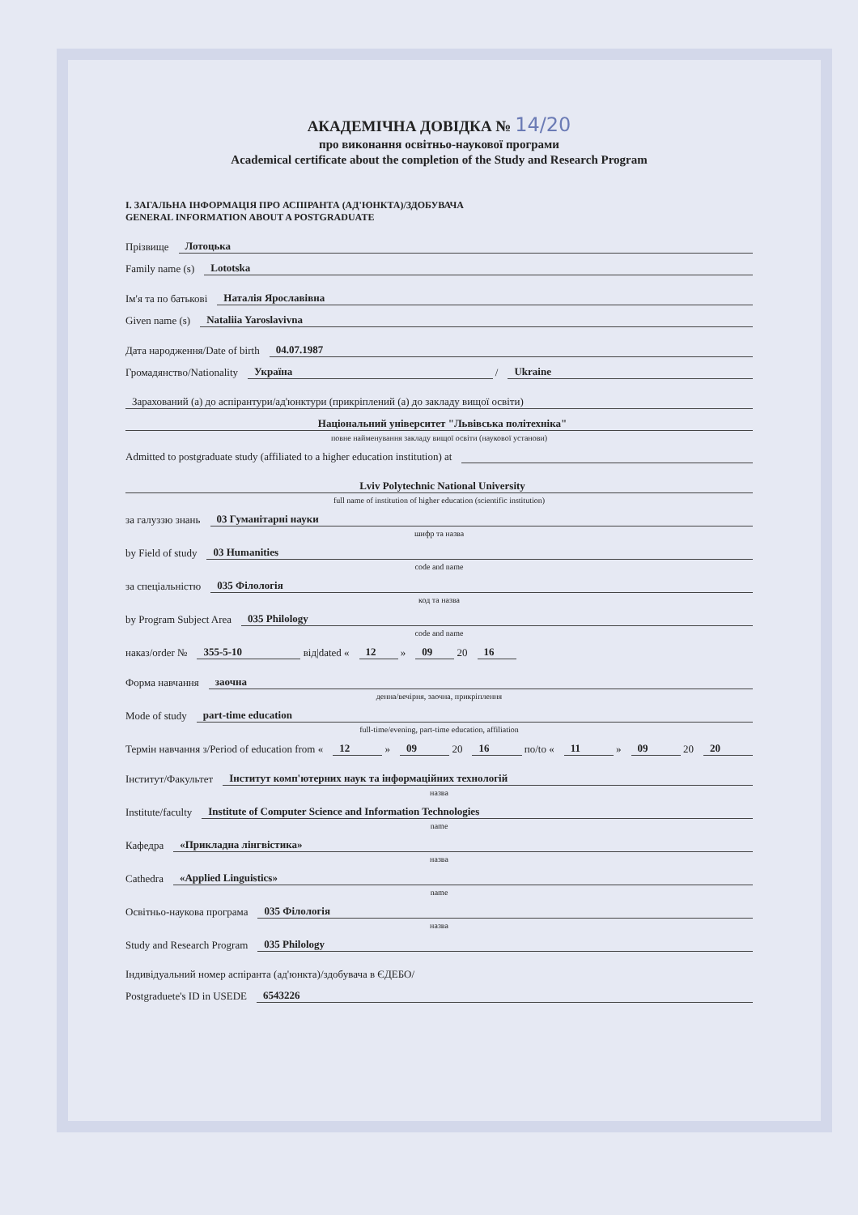АКАДЕМІЧНА ДОВІДКА № 14/20
про виконання освітньо-наукової програми
Academical certificate about the completion of the Study and Research Program
I. ЗАГАЛЬНА ІНФОРМАЦІЯ ПРО АСПІРАНТА (АД'ЮНКТА)/ЗДОБУВАЧА
GENERAL INFORMATION ABOUT A POSTGRADUATE
Прізвище Лотоцька
Family name (s) Lototska
Ім'я та по батькові Наталія Ярославівна
Given name (s) Nataliia Yaroslavivna
Дата народження/Date of birth 04.07.1987
Громадянство/Nationality Україна / Ukraine
Зарахований (а) до аспірантури/ад'юнктури (прикріплений (а) до закладу вищої освіти)
Національний університет "Львівська політехніка"
повне найменування закладу вищої освіти (наукової установи)
Admitted to postgraduate study (affiliated to a higher education institution) at
Lviv Polytechnic National University
full name of institution of higher education (scientific institution)
за галуззю знань 03 Гуманітарні науки
шифр та назва
by Field of study 03 Humanities
code and name
за спеціальністю 035 Філологія
код та назва
by Program Subject Area 035 Philology
code and name
наказ/order № 355-5-10 від|dated « 12 » 09 20 16
Форма навчання заочна
денна/вечірня, заочна, прикріплення
Mode of study part-time education
full-time/evening, part-time education, affiliation
Термін навчання з/Period of education from « 12 » 09 20 16 по/to « 11 » 09 20 20
Інститут/Факультет Інститут комп'ютерних наук та інформаційних технологій
назва
Institute/faculty Institute of Computer Science and Information Technologies
name
Кафедра «Прикладна лінгвістика»
назва
Cathedra «Applied Linguistics»
name
Освітньо-наукова програма 035 Філологія
назва
Study and Research Program 035 Philology
Індивідуальний номер аспіранта (ад'юнкта)/здобувача в ЄДЕБО/
Postgraduete's ID in USEDE 6543226